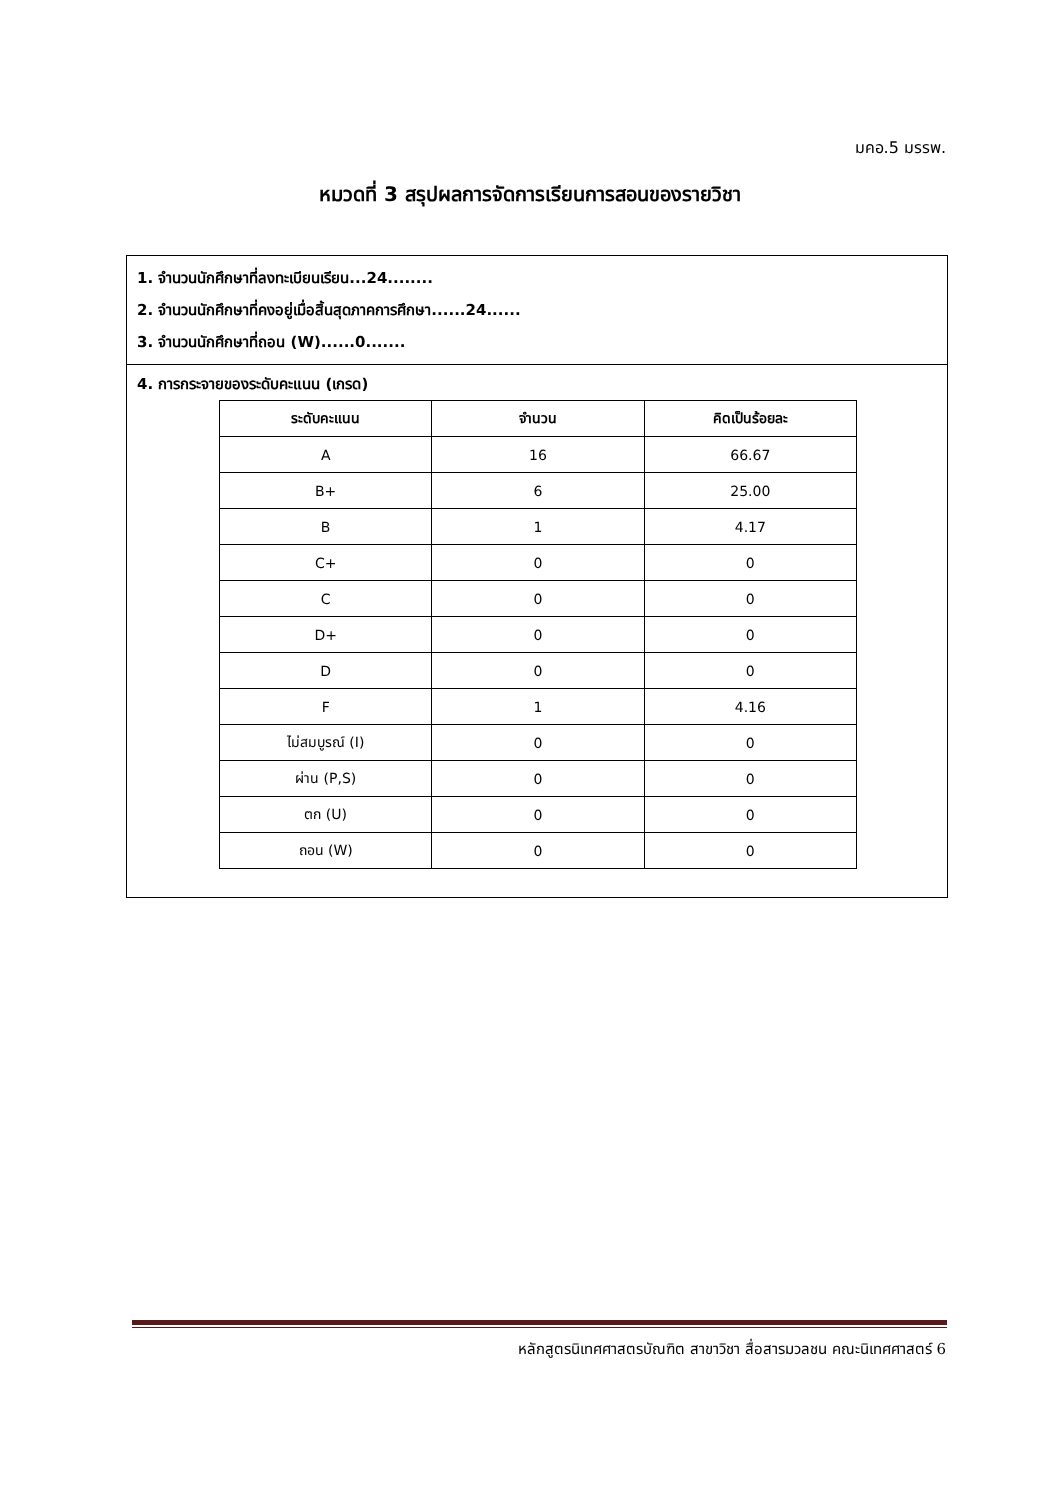มคอ.5 มรรพ.
หมวดที่ 3 สรุปผลการจัดการเรียนการสอนของรายวิชา
1. จำนวนนักศึกษาที่ลงทะเบียนเรียน...24........
2. จำนวนนักศึกษาที่คงอยู่เมื่อสิ้นสุดภาคการศึกษา......24......
3. จำนวนนักศึกษาที่ถอน (W)......0.......
4. การกระจายของระดับคะแนน (เกรด)
| ระดับคะแนน | จำนวน | คิดเป็นร้อยละ |
| --- | --- | --- |
| A | 16 | 66.67 |
| B+ | 6 | 25.00 |
| B | 1 | 4.17 |
| C+ | 0 | 0 |
| C | 0 | 0 |
| D+ | 0 | 0 |
| D | 0 | 0 |
| F | 1 | 4.16 |
| ไม่สมบูรณ์ (I) | 0 | 0 |
| ผ่าน (P,S) | 0 | 0 |
| ตก (U) | 0 | 0 |
| ถอน (W) | 0 | 0 |
หลักสูตรนิเทศศาสตรบัณฑิต สาขาวิชา สื่อสารมวลชน คณะนิเทศศาสตร์ 6